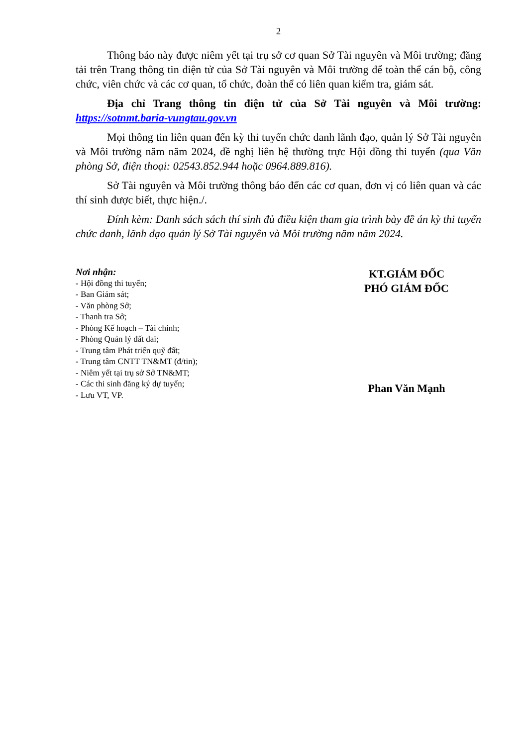2
Thông báo này được niêm yết tại trụ sở cơ quan Sở Tài nguyên và Môi trường; đăng tải trên Trang thông tin điện tử của Sở Tài nguyên và Môi trường để toàn thể cán bộ, công chức, viên chức và các cơ quan, tổ chức, đoàn thể có liên quan kiểm tra, giám sát.
Địa chỉ Trang thông tin điện tử của Sở Tài nguyên và Môi trường: https://sotnmt.baria-vungtau.gov.vn
Mọi thông tin liên quan đến kỳ thi tuyển chức danh lãnh đạo, quản lý Sở Tài nguyên và Môi trường năm năm 2024, đề nghị liên hệ thường trực Hội đồng thi tuyển (qua Văn phòng Sở, điện thoại: 02543.852.944 hoặc 0964.889.816).
Sở Tài nguyên và Môi trường thông báo đến các cơ quan, đơn vị có liên quan và các thí sinh được biết, thực hiện./.
Đính kèm: Danh sách sách thí sinh đủ điều kiện tham gia trình bày đề án kỳ thi tuyển chức danh, lãnh đạo quản lý Sở Tài nguyên và Môi trường năm năm 2024.
Nơi nhận:
- Hội đồng thi tuyển;
- Ban Giám sát;
- Văn phòng Sở;
- Thanh tra Sở;
- Phòng Kế hoạch – Tài chính;
- Phòng Quản lý đất đai;
- Trung tâm Phát triển quỹ đất;
- Trung tâm CNTT TN&MT (đ/tin);
- Niêm yết tại trụ sở Sở TN&MT;
- Các thi sinh đăng ký dự tuyển;
- Lưu VT, VP.
KT.GIÁM ĐỐC
PHÓ GIÁM ĐỐC
Phan Văn Mạnh